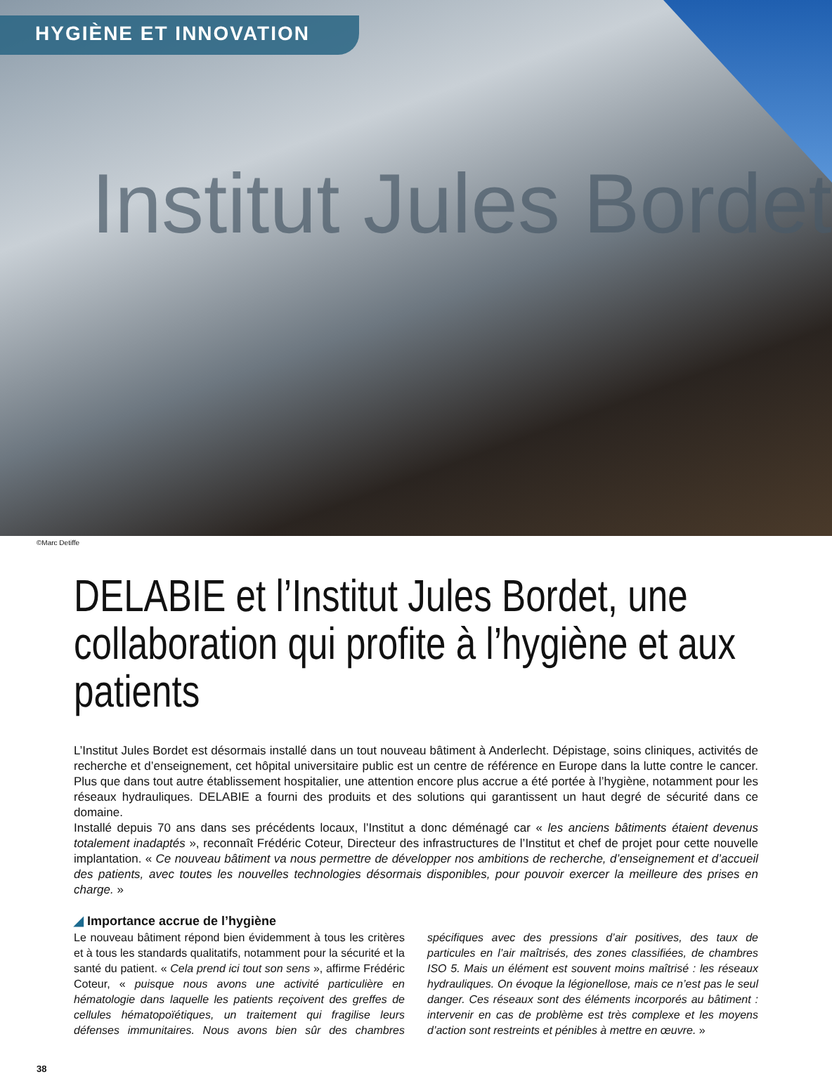HYGIÈNE ET INNOVATION
Institut Jules Bordet
©Marc Detiffe
DELABIE et l’Institut Jules Bordet, une collaboration qui profite à l’hygiène et aux patients
L’Institut Jules Bordet est désormais installé dans un tout nouveau bâtiment à Anderlecht. Dépistage, soins cliniques, activités de recherche et d’enseignement, cet hôpital universitaire public est un centre de référence en Europe dans la lutte contre le cancer. Plus que dans tout autre établissement hospitalier, une attention encore plus accrue a été portée à l’hygiène, notamment pour les réseaux hydrauliques. DELABIE a fourni des produits et des solutions qui garantissent un haut degré de sécurité dans ce domaine.
Installé depuis 70 ans dans ses précédents locaux, l’Institut a donc déménagé car « les anciens bâtiments étaient devenus totalement inadaptés », reconnaît Frédéric Coteur, Directeur des infrastructures de l’Institut et chef de projet pour cette nouvelle implantation. « Ce nouveau bâtiment va nous permettre de développer nos ambitions de recherche, d’enseignement et d’accueil des patients, avec toutes les nouvelles technologies désormais disponibles, pour pouvoir exercer la meilleure des prises en charge. »
◢ Importance accrue de l’hygiène
Le nouveau bâtiment répond bien évidemment à tous les critères et à tous les standards qualitatifs, notamment pour la sécurité et la santé du patient. « Cela prend ici tout son sens », affirme Frédéric Coteur, « puisque nous avons une activité particulière en hématologie dans laquelle les patients reçoivent des greffes de cellules hématopoïétiques, un traitement qui fragilise leurs défenses immunitaires. Nous avons bien sûr des chambres spécifiques avec des pressions d’air positives, des taux de particules en l’air maîtrisés, des zones classifiées, de chambres ISO 5. Mais un élément est souvent moins maîtrisé : les réseaux hydrauliques. On évoque la légionellose, mais ce n’est pas le seul danger. Ces réseaux sont des éléments incorporés au bâtiment : intervenir en cas de problème est très complexe et les moyens d’action sont restreints et pénibles à mettre en œuvre. »
38